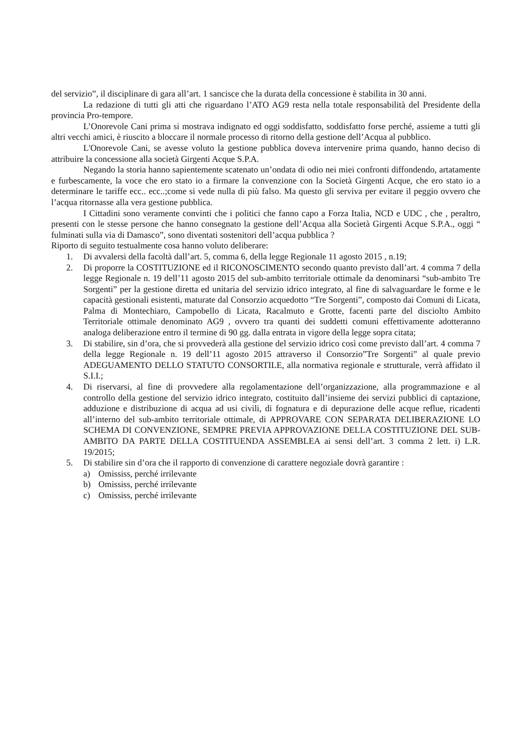del servizio”, il disciplinare di gara all’art. 1 sancisce che la durata della concessione è stabilita in 30 anni.
La redazione di tutti gli atti che riguardano l’ATO AG9 resta nella totale responsabilità del Presidente della provincia Pro-tempore.
L’Onorevole Cani prima si mostrava indignato ed oggi soddisfatto, soddisfatto forse perché, assieme a tutti gli altri vecchi amici, è riuscito a bloccare il normale processo di ritorno della gestione dell’Acqua al pubblico.
L'Onorevole Cani, se avesse voluto la gestione pubblica doveva intervenire prima quando, hanno deciso di attribuire la concessione alla società Girgenti Acque S.P.A.
Negando la storia hanno sapientemente scatenato un’ondata di odio nei miei confronti diffondendo, artatamente e furbescamente, la voce che ero stato io a firmare la convenzione con la Società Girgenti Acque, che ero stato io a determinare le tariffe ecc.. ecc..;come si vede nulla di più falso. Ma questo gli serviva per evitare il peggio ovvero che l’acqua ritornasse alla vera gestione pubblica.
I Cittadini sono veramente convinti che i politici che fanno capo a Forza Italia, NCD e UDC , che , peraltro, presenti con le stesse persone che hanno consegnato la gestione dell’Acqua alla Società Girgenti Acque S.P.A., oggi “ fulminati sulla via di Damasco”, sono diventati sostenitori dell’acqua pubblica ?
Riporto di seguito testualmente cosa hanno voluto deliberare:
1. Di avvalersi della facoltà dall’art. 5, comma 6, della legge Regionale 11 agosto 2015 , n.19;
2. Di proporre la COSTITUZIONE ed il RICONOSCIMENTO secondo quanto previsto dall’art. 4 comma 7 della legge Regionale n. 19 dell’11 agosto 2015 del sub-ambito territoriale ottimale da denominarsi “sub-ambito Tre Sorgenti” per la gestione diretta ed unitaria del servizio idrico integrato, al fine di salvaguardare le forme e le capacità gestionali esistenti, maturate dal Consorzio acquedotto “Tre Sorgenti”, composto dai Comuni di Licata, Palma di Montechiaro, Campobello di Licata, Racalmuto e Grotte, facenti parte del disciolto Ambito Territoriale ottimale denominato AG9 , ovvero tra quanti dei suddetti comuni effettivamente adotteranno analoga deliberazione entro il termine di 90 gg. dalla entrata in vigore della legge sopra citata;
3. Di stabilire, sin d’ora, che si provvederà alla gestione del servizio idrico così come previsto dall’art. 4 comma 7 della legge Regionale n. 19 dell’11 agosto 2015 attraverso il Consorzio”Tre Sorgenti” al quale previo ADEGUAMENTO DELLO STATUTO CONSORTILE, alla normativa regionale e strutturale, verrà affidato il S.I.I.;
4. Di riservarsi, al fine di provvedere alla regolamentazione dell’organizzazione, alla programmazione e al controllo della gestione del servizio idrico integrato, costituito dall’insieme dei servizi pubblici di captazione, adduzione e distribuzione di acqua ad usi civili, di fognatura e di depurazione delle acque reflue, ricadenti all’interno del sub-ambito territoriale ottimale, di APPROVARE CON SEPARATA DELIBERAZIONE LO SCHEMA DI CONVENZIONE, SEMPRE PREVIA APPROVAZIONE DELLA COSTITUZIONE DEL SUB-AMBITO DA PARTE DELLA COSTITUENDA ASSEMBLEA ai sensi dell’art. 3 comma 2 lett. i) L.R. 19/2015;
5. Di stabilire sin d’ora che il rapporto di convenzione di carattere negoziale dovrà garantire :
a) Omississ, perché irrilevante
b) Omississ, perché irrilevante
c) Omississ, perché irrilevante